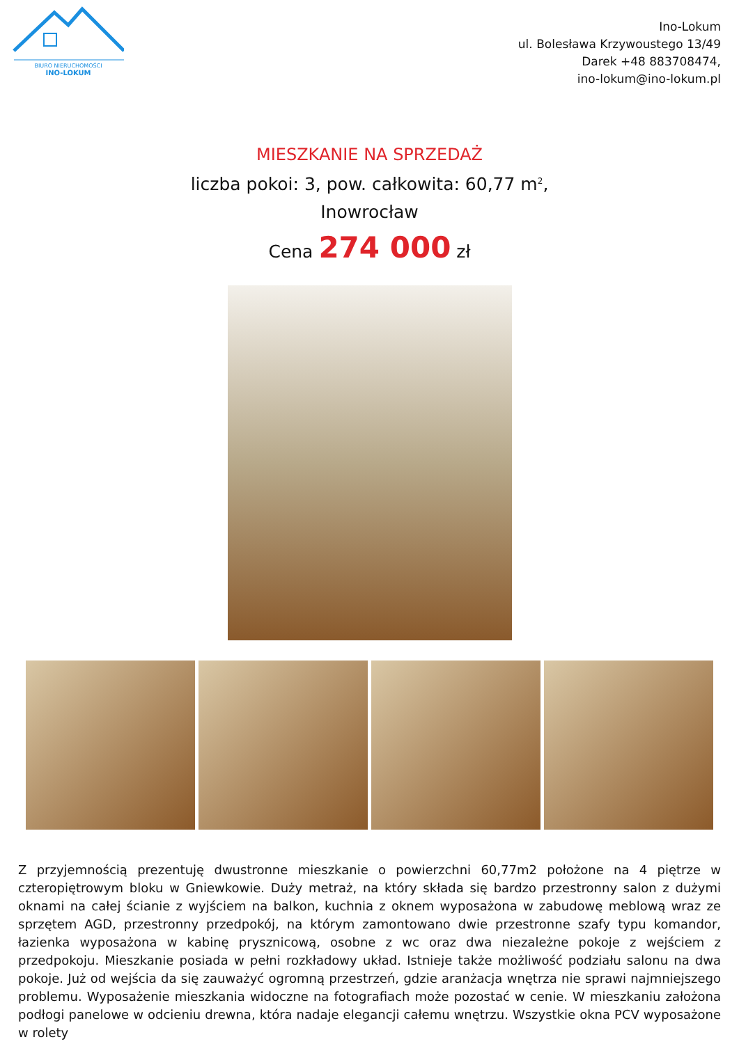BIURO NIERUCHOMOŚCI
INO-LOKUM
Ino-Lokum
ul. Bolesława Krzywoustego 13/49
Darek +48 883708474,
ino-lokum@ino-lokum.pl
MIESZKANIE NA SPRZEDAŻ
liczba pokoi: 3, pow. całkowita: 60,77 m<sup>2</sup>,
Inowrocław
Cena 274 000 zł
Z przyjemnością prezentuję dwustronne mieszkanie o powierzchni 60,77m2 położone na 4 piętrze w czteropiętrowym bloku w Gniewkowie. Duży metraż, na który składa się bardzo przestronny salon z dużymi oknami na całej ścianie z wyjściem na balkon, kuchnia z oknem wyposażona w zabudowę meblową wraz ze sprzętem AGD, przestronny przedpokój, na którym zamontowano dwie przestronne szafy typu komandor, łazienka wyposażona w kabinę prysznicową, osobne z wc oraz dwa niezależne pokoje z wejściem z przedpokoju. Mieszkanie posiada w pełni rozkładowy układ. Istnieje także możliwość podziału salonu na dwa pokoje. Już od wejścia da się zauważyć ogromną przestrzeń, gdzie aranżacja wnętrza nie sprawi najmniejszego problemu. Wyposażenie mieszkania widoczne na fotografiach może pozostać w cenie. W mieszkaniu założona podłogi panelowe w odcieniu drewna, która nadaje elegancji całemu wnętrzu. Wszystkie okna PCV wyposażone w rolety